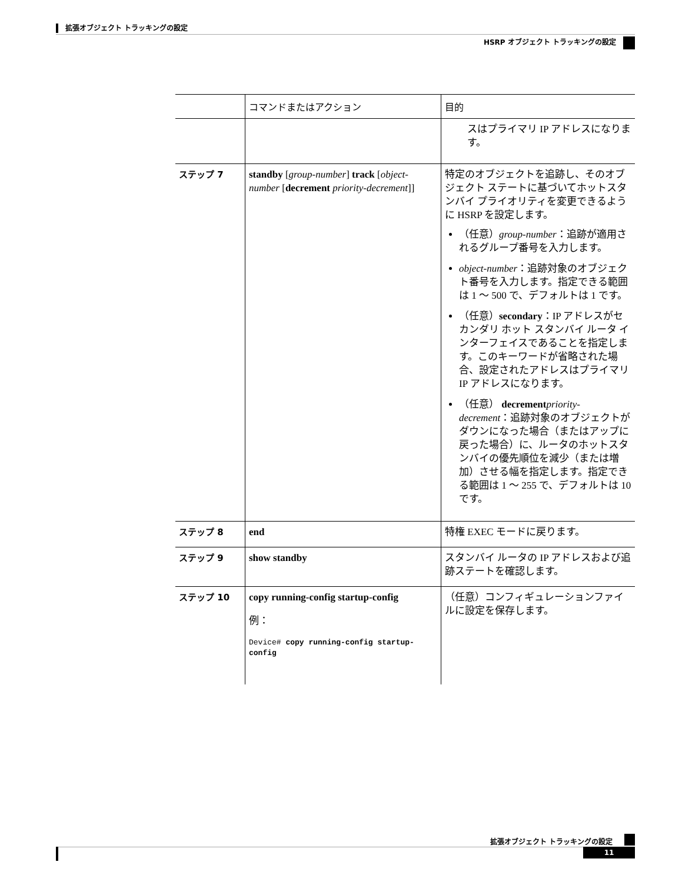拡張オブジェクト トラッキングの設定
HSRP オブジェクト トラッキングの設定
| | コマンドまたはアクション | 目的 |
| --- | --- | --- |
| | | スはプライマリ IP アドレスになります。 |
| ステップ 7 | standby [ group-number ] track [ object-number [ decrement priority-decrement ]] | 特定のオブジェクトを追跡し、そのオブジェクト ステートに基づいてホットスタンバイ プライオリティを変更できるように HSRP を設定します。 （任意） group-number ：追跡が適用されるグループ番号を入力します。 object-number ：追跡対象のオブジェクト番号を入力します。指定できる範囲は 1 ～ 500 で、デフォルトは 1 です。 （任意） secondary ：IP アドレスがセカンダリ ホット スタンバイ ルータ インターフェイスであることを指定します。このキーワードが省略された場合、設定されたアドレスはプライマリ IP アドレスになります。 （任意） decrement priority-decrement ：追跡対象のオブジェクトがダウンになった場合（またはアップに戻った場合）に、ルータのホットスタンバイの優先順位を減少（または増加）させる幅を指定します。指定できる範囲は 1 ～ 255 で、デフォルトは 10 です。 |
| ステップ 8 | end | 特権 EXEC モードに戻ります。 |
| ステップ 9 | show standby | スタンバイ ルータの IP アドレスおよび追跡ステートを確認します。 |
| ステップ 10 | copy running-config startup-config 例： Device# copy running-config startup-config | （任意）コンフィギュレーションファイルに設定を保存します。 |
拡張オブジェクト トラッキングの設定
11